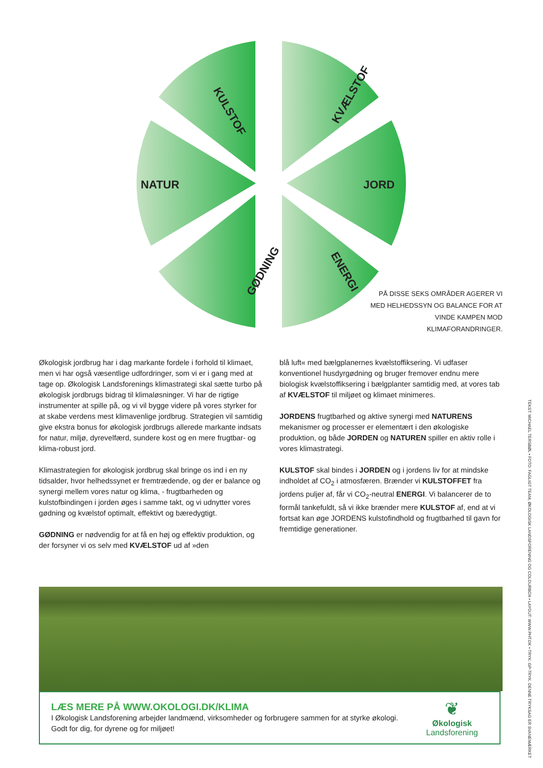KULSTOF
KVÆLSTOF
NATUR
JORD
GØDNING
ENERGI
PÅ DISSE SEKS OMRÅDER AGERER VI MED HELHEDSSYN OG BALANCE FOR AT VINDE KAMPEN MOD KLIMAFORANDRINGER.
Økologisk jordbrug har i dag markante fordele i forhold til klimaet, men vi har også væsentlige udfordringer, som vi er i gang med at tage op. Økologisk Landsforenings klima­strategi skal sætte turbo på økologisk jordbrugs bidrag til klimaløsninger. Vi har de rigtige instrumenter at spille på, og vi vil bygge videre på vores styrker for at skabe verdens mest klimavenlige jordbrug. Strategien vil samtidig give ekstra bonus for økologisk jordbrugs allerede markante ind­sats for natur, miljø, dyrevelfærd, sundere kost og en mere frugtbar- og klima-robust jord.
Klimastrategien for økologisk jordbrug skal bringe os ind i en ny tidsalder, hvor helhedssynet er fremtrædende, og der er balance og synergi mellem vores natur og klima, - frugt­barheden og kulstofbindingen i jorden øges i samme takt, og vi udnytter vores gødning og kvælstof optimalt, effektivt og bæredygtigt.
GØDNING er nødvendig for at få en høj og effektiv produk­tion, og der forsyner vi os selv med KVÆLSTOF ud af »den
blå luft« med bælgplanernes kvælstoffiksering. Vi udfaser konventionel husdyrgødning og bruger fremover endnu mere biologisk kvælstoffiksering i bælgplanter samtidig med, at vores tab af KVÆLSTOF til miljøet og klimaet mini­meres.
JORDENS frugtbarhed og aktive synergi med NATURENS mekanismer og processer er elementært i den økologiske produktion, og både JORDEN og NATUREN spiller en aktiv rolle i vores klimastrategi.
KULSTOF skal bindes i JORDEN og i jordens liv for at mindske indholdet af CO<sub>2</sub> i atmosfæren. Brænder vi KUL­STOFFET fra jordens puljer af, får vi CO<sub>2</sub>-neutral ENERGI. Vi balancerer de to formål tankefuldt, så vi ikke brænder mere KULSTOF af, end at vi fortsat kan øge JORDENS kulstofindhold og frugtbarhed til gavn for fremtidige gene­rationer.
LÆS MERE PÅ WWW.OKOLOGI.DK/KLIMA
I Økologisk Landsforening arbejder landmænd, virksomheder og forbrugere sammen for at styrke økologi. Godt for dig, for dyrene og for miljøet!
❦
Økologisk Landsforening
TEKST: MICHAEL TERSBØL • FOTO: FAGLIGT TEAM, ØKOLOGISK LANDSFORENING OG COLOURBOX • LAYOUT: WWW.PHT.DK • TRYK: GP-TRYK. DENNE TRYKSAG ER SVANEMÆRKET